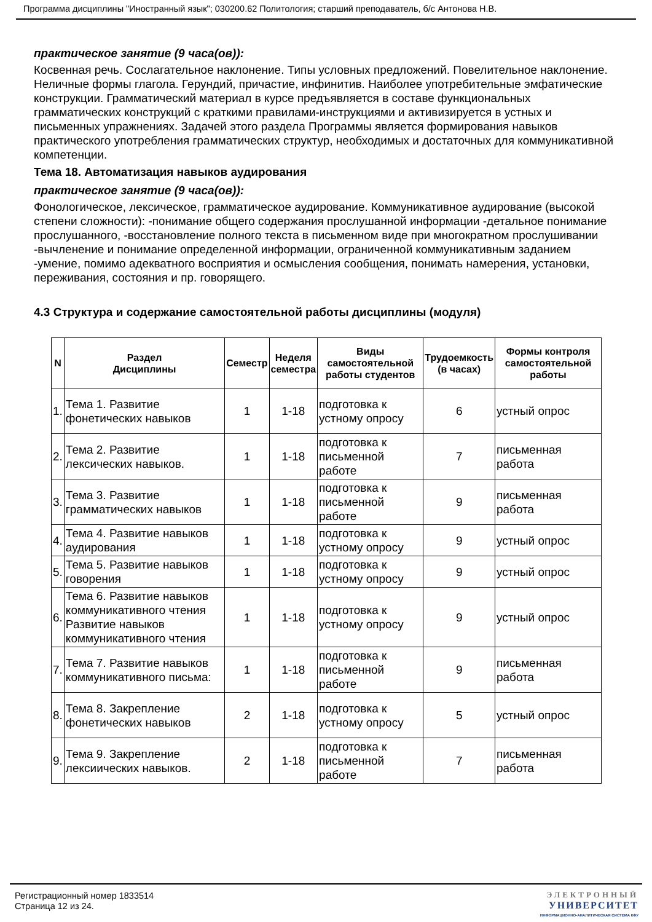Программа дисциплины "Иностранный язык"; 030200.62 Политология; старший преподаватель, б/с Антонова Н.В.
практическое занятие (9 часа(ов)):
Косвенная речь. Сослагательное наклонение. Типы условных предложений. Повелительное наклонение. Неличные формы глагола. Герундий, причастие, инфинитив. Наиболее употребительные эмфатические конструкции. Грамматический материал в курсе предъявляется в составе функциональных грамматических конструкций с краткими правилами-инструкциями и активизируется в устных и письменных упражнениях. Задачей этого раздела Программы является формирования навыков практического употребления грамматических структур, необходимых и достаточных для коммуникативной компетенции.
Тема 18. Автоматизация навыков аудирования
практическое занятие (9 часа(ов)):
Фонологическое, лексическое, грамматическое аудирование. Коммуникативное аудирование (высокой степени сложности): -понимание общего содержания прослушанной информации -детальное понимание прослушанного, -восстановление полного текста в письменном виде при многократном прослушивании -вычленение и понимание определенной информации, ограниченной коммуникативным заданием -умение, помимо адекватного восприятия и осмысления сообщения, понимать намерения, установки, переживания, состояния и пр. говорящего.
4.3 Структура и содержание самостоятельной работы дисциплины (модуля)
| N | Раздел Дисциплины | Семестр | Неделя семестра | Виды самостоятельной работы студентов | Трудоемкость (в часах) | Формы контроля самостоятельной работы |
| --- | --- | --- | --- | --- | --- | --- |
| 1. | Тема 1. Развитие фонетических навыков | 1 | 1-18 | подготовка к устному опросу | 6 | устный опрос |
| 2. | Тема 2. Развитие лексических навыков. | 1 | 1-18 | подготовка к письменной работе | 7 | письменная работа |
| 3. | Тема 3. Развитие грамматических навыков | 1 | 1-18 | подготовка к письменной работе | 9 | письменная работа |
| 4. | Тема 4. Развитие навыков аудирования | 1 | 1-18 | подготовка к устному опросу | 9 | устный опрос |
| 5. | Тема 5. Развитие навыков говорения | 1 | 1-18 | подготовка к устному опросу | 9 | устный опрос |
| 6. | Тема 6. Развитие навыков коммуникативного чтения Развитие навыков коммуникативного чтения | 1 | 1-18 | подготовка к устному опросу | 9 | устный опрос |
| 7. | Тема 7. Развитие навыков коммуникативного письма: | 1 | 1-18 | подготовка к письменной работе | 9 | письменная работа |
| 8. | Тема 8. Закрепление фонетических навыков | 2 | 1-18 | подготовка к устному опросу | 5 | устный опрос |
| 9. | Тема 9. Закрепление лексиических навыков. | 2 | 1-18 | подготовка к письменной работе | 7 | письменная работа |
Регистрационный номер 1833514
Страница 12 из 24.
ЭЛЕКТРОННЫЙ
УНИВЕРСИТЕТ
ИНФОРМАЦИОННО-АНАЛИТИЧЕСКАЯ СИСТЕМА КФУ